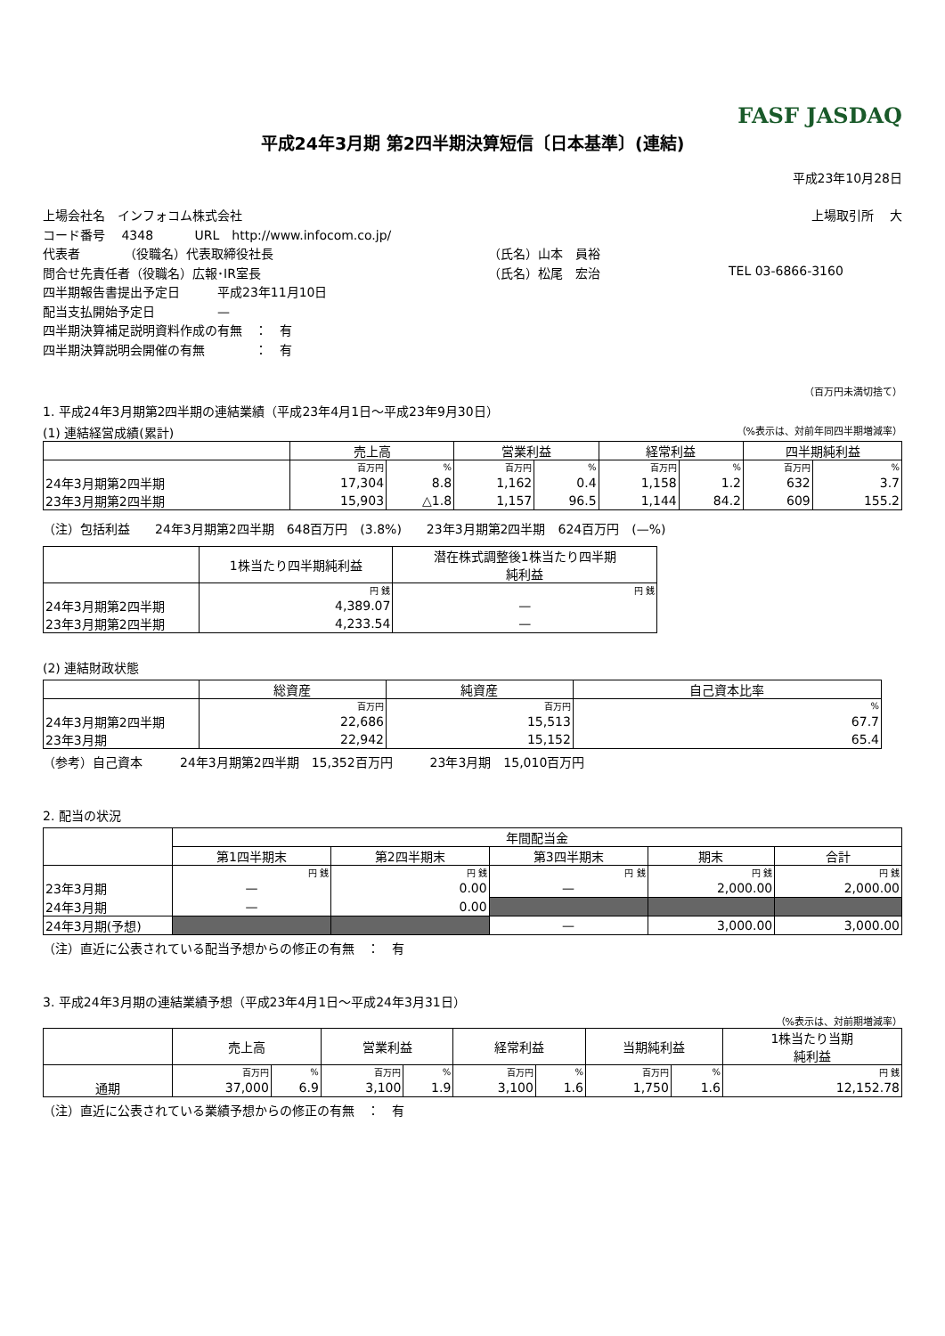FASF JASDAQ
平成24年3月期 第2四半期決算短信〔日本基準〕(連結)
平成23年10月28日
上場会社名　インフォコム株式会社 上場取引所　 大
コード番号　 4348　　　 URL　http://www.infocom.co.jp/
代表者　　　　（役職名）代表取締役社長 （氏名）山本　員裕
問合せ先責任者（役職名）広報･IR室長 （氏名）松尾　宏治 TEL 03-6866-3160
四半期報告書提出予定日　　　平成23年11月10日
配当支払開始予定日　　　　　—
四半期決算補足説明資料作成の有無　：　有
四半期決算説明会開催の有無　　　　：　有
（百万円未満切捨て）
1. 平成24年3月期第2四半期の連結業績（平成23年4月1日～平成23年9月30日）
(1) 連結経営成績(累計) （%表示は、対前年同四半期増減率）
| | 売上高 | | 営業利益 | | 経常利益 | | 四半期純利益 | |
| --- | --- | --- | --- | --- | --- | --- | --- | --- |
| | 百万円 | % | 百万円 | % | 百万円 | % | 百万円 | % |
| 24年3月期第2四半期 | 17,304 | 8.8 | 1,162 | 0.4 | 1,158 | 1.2 | 632 | 3.7 |
| 23年3月期第2四半期 | 15,903 | △1.8 | 1,157 | 96.5 | 1,144 | 84.2 | 609 | 155.2 |
（注）包括利益　　24年3月期第2四半期　648百万円　(3.8%)　　23年3月期第2四半期　624百万円　(—%)
| | 1株当たり四半期純利益 | 潜在株式調整後1株当たり四半期 純利益 |
| --- | --- | --- |
| | 円 銭 | 円 銭 |
| 24年3月期第2四半期 | 4,389.07 | — |
| 23年3月期第2四半期 | 4,233.54 | — |
(2) 連結財政状態
| | 総資産 | 純資産 | 自己資本比率 |
| --- | --- | --- | --- |
| | 百万円 | 百万円 | % |
| 24年3月期第2四半期 | 22,686 | 15,513 | 67.7 |
| 23年3月期 | 22,942 | 15,152 | 65.4 |
（参考）自己資本　　　24年3月期第2四半期　15,352百万円　　　23年3月期　15,010百万円
2. 配当の状況
| | 年間配当金 | | | | |
| --- | --- | --- | --- | --- | --- |
| | 第1四半期末 | 第2四半期末 | 第3四半期末 | 期末 | 合計 |
| | 円 銭 | 円 銭 | 円 銭 | 円 銭 | 円 銭 |
| 23年3月期 | — | 0.00 | — | 2,000.00 | 2,000.00 |
| 24年3月期 | — | 0.00 | | | |
| 24年3月期(予想) | | | — | 3,000.00 | 3,000.00 |
（注）直近に公表されている配当予想からの修正の有無　：　有
3. 平成24年3月期の連結業績予想（平成23年4月1日～平成24年3月31日）
（%表示は、対前期増減率）
| | 売上高 | | 営業利益 | | 経常利益 | | 当期純利益 | | 1株当たり当期 純利益 |
| --- | --- | --- | --- | --- | --- | --- | --- | --- | --- |
| | 百万円 | % | 百万円 | % | 百万円 | % | 百万円 | % | 円 銭 |
| 通期 | 37,000 | 6.9 | 3,100 | 1.9 | 3,100 | 1.6 | 1,750 | 1.6 | 12,152.78 |
（注）直近に公表されている業績予想からの修正の有無　：　有